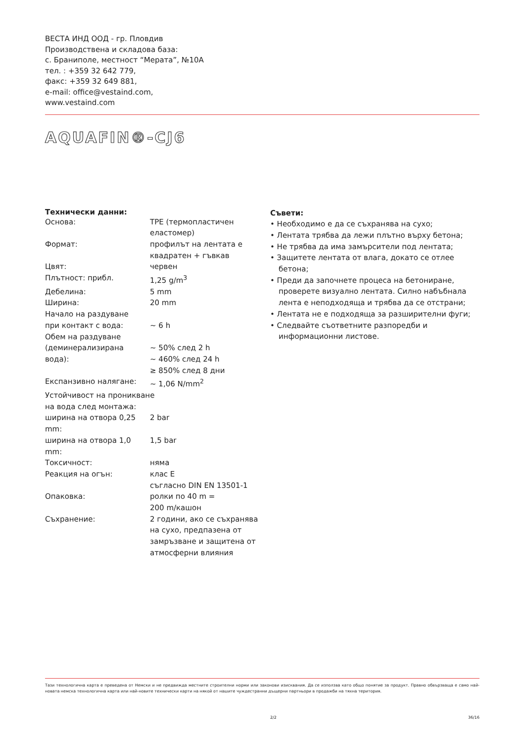ВЕСТА ИНД ООД - гр. Пловдив
Производствена и складова база:
с. Браниполе, местност “Мерата”, №10А
тел. : +359 32 642 779,
факс: +359 32 649 881,
e-mail: office@vestaind.com,
www.vestaind.com
AQUAFIN®-CJ6
Технически данни:
| Основа: | TPE (термопластичен еластомер) |
| Формат: | профилът на лентата е квадратен + гъвкав |
| Цвят: | червен |
| Плътност: прибл. | 1,25 g/m<sup>3</sup> |
| Дебелина: | 5 mm |
| Ширина: | 20 mm |
| Начало на раздуване при контакт с вода: | ~ 6 h |
| Обем на раздуване (деминерализирана вода): | ~ 50% след 2 h ~ 460% след 24 h ≥ 850% след 8 дни |
| Експанзивно налягане: | ~ 1,06 N/mm<sup>2</sup> |
| Устойчивост на проникване на вода след монтажа: | |
| ширина на отвора 0,25 mm: | 2 bar |
| ширина на отвора 1,0 mm: | 1,5 bar |
| Токсичност: | няма |
| Реакция на огън: | клас E съгласно DIN EN 13501-1 |
| Опаковка: | ролки по 40 m = 200 m/кашон |
| Съхранение: | 2 години, ако се съхранява на сухо, предпазена от замръзване и защитена от атмосферни влияния |
Съвети:
• Необходимо е да се съхранява на сухо;
• Лентата трябва да лежи плътно върху бетона;
• Не трябва да има замърсители под лентата;
• Защитете лентата от влага, докато се отлее бетона;
• Преди да започнете процеса на бетониране, проверете визуално лентата. Силно набъбнала лента е неподходяща и трябва да се отстрани;
• Лентата не е подходяща за разширителни фуги;
• Следвайте съответните разпоредби и информационни листове.
Тази технологична карта е преведена от Немски и не предвижда местните строителни норми или законови изисквания. Да се използва като общо понятие за продукт. Правно обвързваща е само най-новата немска технологична карта или най-новите технически карти на някой от нашите чуждестранни дъщерни партньори в продажби на тяхна територия.
2/2 36/16